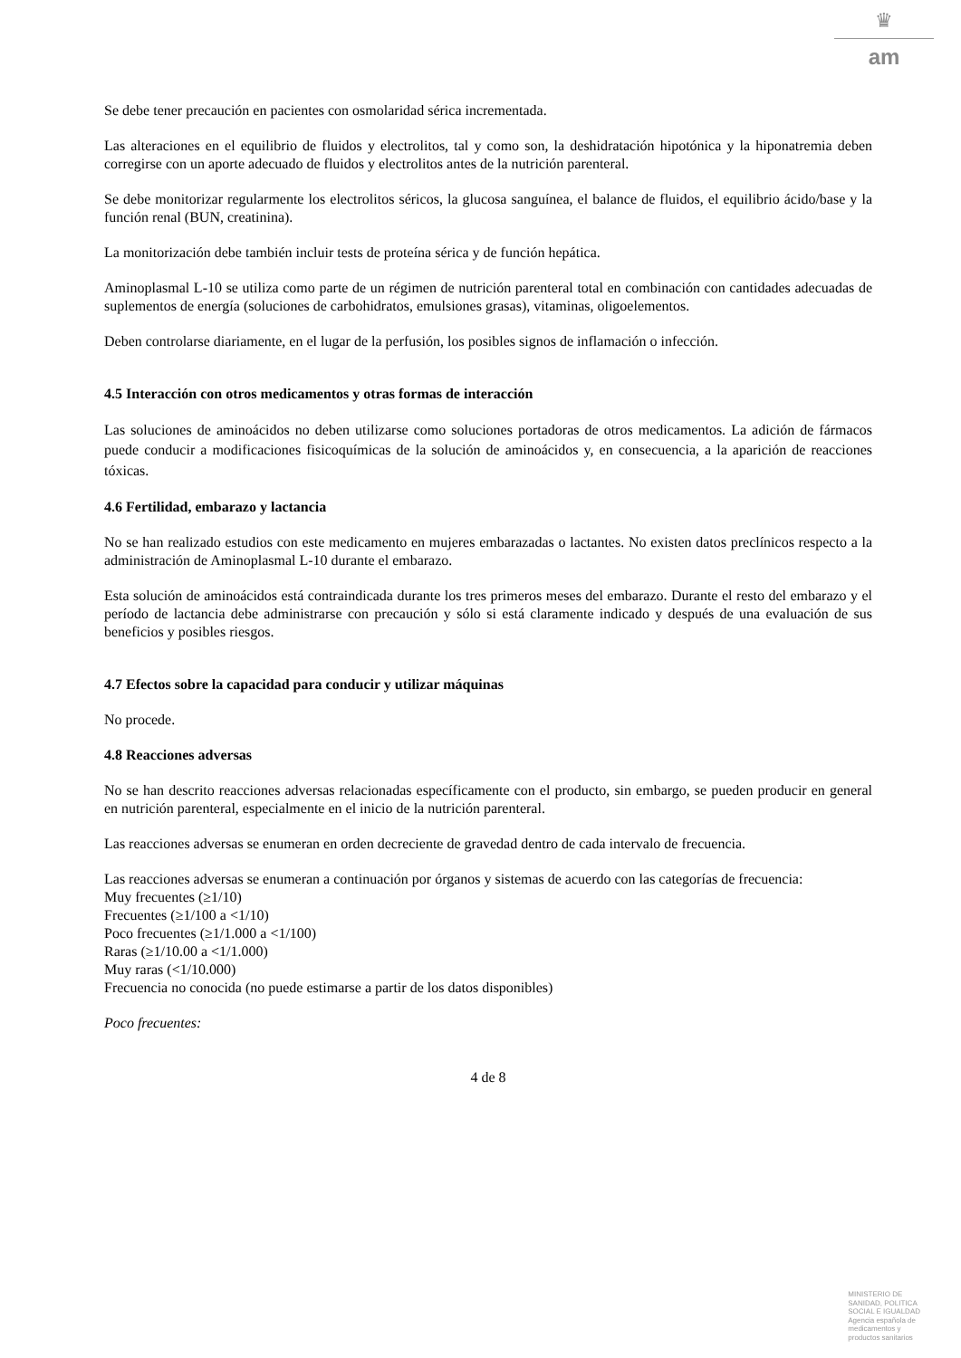♛
am
Se debe tener precaución en pacientes con osmolaridad sérica incrementada.
Las alteraciones en el equilibrio de fluidos y electrolitos, tal y como son, la deshidratación hipotónica y la hiponatremia deben corregirse con un aporte adecuado de fluidos y electrolitos antes de la nutrición parenteral.
Se debe monitorizar regularmente los electrolitos séricos, la glucosa sanguínea, el balance de fluidos, el equilibrio ácido/base y la función renal (BUN, creatinina).
La monitorización debe también incluir tests de proteína sérica y de función hepática.
Aminoplasmal L-10 se utiliza como parte de un régimen de nutrición parenteral total en combinación con cantidades adecuadas de suplementos de energía (soluciones de carbohidratos, emulsiones grasas), vitaminas, oligoelementos.
Deben controlarse diariamente, en el lugar de la perfusión, los posibles signos de inflamación o infección.
4.5 Interacción con otros medicamentos y otras formas de interacción
Las soluciones de aminoácidos no deben utilizarse como soluciones portadoras de otros medicamentos. La adición de fármacos puede conducir a modificaciones fisicoquímicas de la solución de aminoácidos y, en consecuencia, a la aparición de reacciones tóxicas.
4.6 Fertilidad, embarazo y lactancia
No se han realizado estudios con este medicamento en mujeres embarazadas o lactantes. No existen datos preclínicos respecto a la administración de Aminoplasmal L-10 durante el embarazo.
Esta solución de aminoácidos está contraindicada durante los tres primeros meses del embarazo. Durante el resto del embarazo y el período de lactancia debe administrarse con precaución y sólo si está claramente indicado y después de una evaluación de sus beneficios y posibles riesgos.
4.7 Efectos sobre la capacidad para conducir y utilizar máquinas
No procede.
4.8 Reacciones adversas
No se han descrito reacciones adversas relacionadas específicamente con el producto, sin embargo, se pueden producir en general en nutrición parenteral, especialmente en el inicio de la nutrición parenteral.
Las reacciones adversas se enumeran en orden decreciente de gravedad dentro de cada intervalo de frecuencia.
Las reacciones adversas se enumeran a continuación por órganos y sistemas de acuerdo con las categorías de frecuencia:
Muy frecuentes (≥1/10)
Frecuentes (≥1/100 a <1/10)
Poco frecuentes (≥1/1.000 a <1/100)
Raras (≥1/10.00 a <1/1.000)
Muy raras (<1/10.000)
Frecuencia no conocida (no puede estimarse a partir de los datos disponibles)
Poco frecuentes:
4 de 8
MINISTERIO DE
SANIDAD, POLITICA
SOCIAL E IGUALDAD
Agencia española de
medicamentos y
productos sanitarios